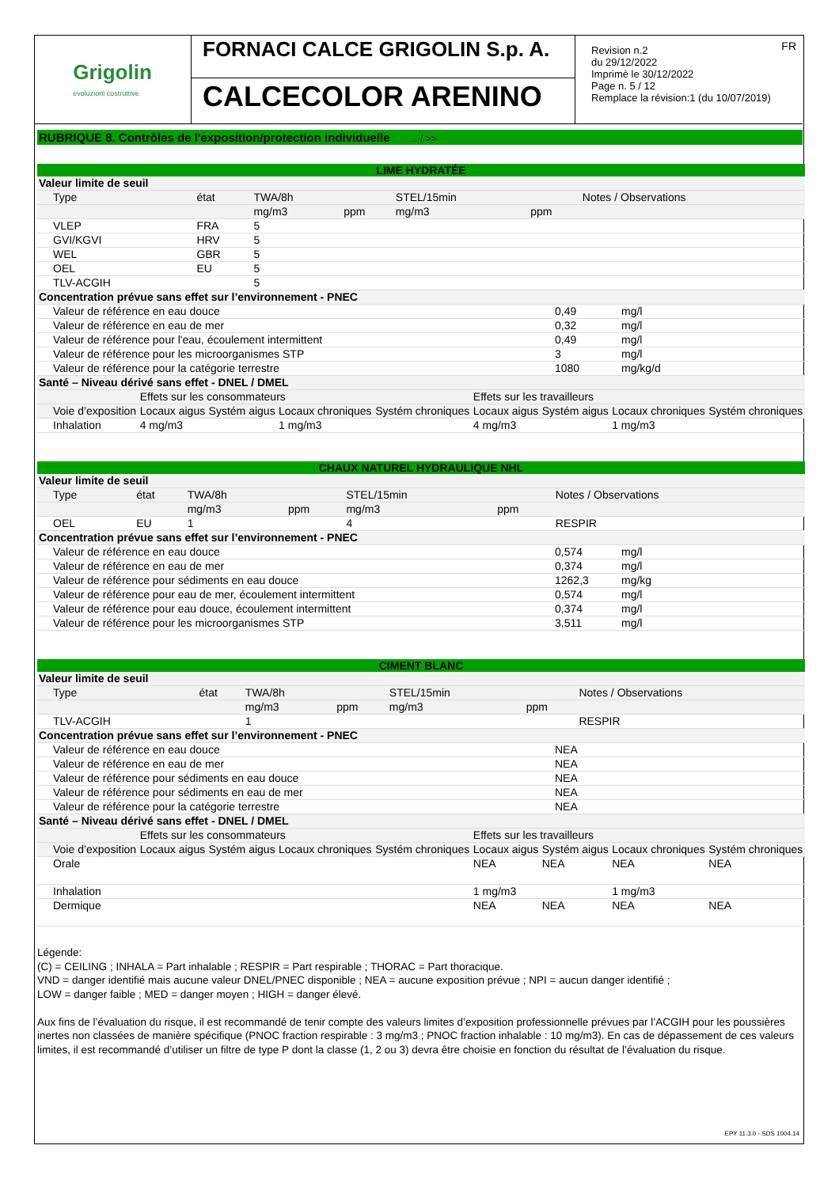Grigolin
evoluzioni costruttive
FORNACI CALCE GRIGOLIN S.p. A.
CALCECOLOR ARENINO
FR Revision n.2
du 29/12/2022
Imprimè le 30/12/2022
Page n. 5 / 12
Remplace la révision:1 (du 10/07/2019)
RUBRIQUE 8. Contrôles de l'exposition/protection individuelle ... / >>
LIME HYDRATÉE
| Valeur limite de seuil | | | | | | |
| Type | état | TWA/8h | | STEL/15min | | Notes / Observations |
| | | mg/m3 | ppm | mg/m3 | ppm | |
| VLEP | FRA | 5 | | | | |
| GVI/KGVI | HRV | 5 | | | | |
| WEL | GBR | 5 | | | | |
| OEL | EU | 5 | | | | |
| TLV-ACGIH | | 5 | | | | |
| Concentration prévue sans effet sur l’environnement - PNEC | | |
| Valeur de référence en eau douce | 0,49 | mg/l |
| Valeur de référence en eau de mer | 0,32 | mg/l |
| Valeur de référence pour l'eau, écoulement intermittent | 0,49 | mg/l |
| Valeur de référence pour les microorganismes STP | 3 | mg/l |
| Valeur de référence pour la catégorie terrestre | 1080 | mg/kg/d |
| Santé – Niveau dérivé sans effet - DNEL / DMEL | | | | | | | | |
| | Effets sur les consommateurs | | | | Effets sur les travailleurs | | | |
| Voie d’exposition | Locaux aigus | Systém aigus | Locaux chroniques | Systém chroniques | Locaux aigus | Systém aigus | Locaux chroniques | Systém chroniques |
| Inhalation | 4 mg/m3 | | 1 mg/m3 | | 4 mg/m3 | | 1 mg/m3 | |
CHAUX NATUREL HYDRAULIQUE NHL
| Valeur limite de seuil | | | | | | |
| Type | état | TWA/8h | | STEL/15min | | Notes / Observations |
| | | mg/m3 | ppm | mg/m3 | ppm | |
| OEL | EU | 1 | | 4 | | RESPIR |
| Concentration prévue sans effet sur l’environnement - PNEC | | |
| Valeur de référence en eau douce | 0,574 | mg/l |
| Valeur de référence en eau de mer | 0,374 | mg/l |
| Valeur de référence pour sédiments en eau douce | 1262,3 | mg/kg |
| Valeur de référence pour eau de mer, écoulement intermittent | 0,574 | mg/l |
| Valeur de référence pour eau douce, écoulement intermittent | 0,374 | mg/l |
| Valeur de référence pour les microorganismes STP | 3,511 | mg/l |
CIMENT BLANC
| Valeur limite de seuil | | | | | | |
| Type | état | TWA/8h | | STEL/15min | | Notes / Observations |
| | | mg/m3 | ppm | mg/m3 | ppm | |
| TLV-ACGIH | | 1 | | | | RESPIR |
| Concentration prévue sans effet sur l’environnement - PNEC | |
| Valeur de référence en eau douce | NEA |
| Valeur de référence en eau de mer | NEA |
| Valeur de référence pour sédiments en eau douce | NEA |
| Valeur de référence pour sédiments en eau de mer | NEA |
| Valeur de référence pour la catégorie terrestre | NEA |
| Santé – Niveau dérivé sans effet - DNEL / DMEL | | | | | | | | |
| | Effets sur les consommateurs | | | | Effets sur les travailleurs | | | |
| Voie d’exposition | Locaux aigus | Systém aigus | Locaux chroniques | Systém chroniques | Locaux aigus | Systém aigus | Locaux chroniques | Systém chroniques |
| Orale | | | | | NEA | NEA | NEA | NEA |
| Inhalation | | | | | 1 mg/m3 | | 1 mg/m3 | |
| Dermique | | | | | NEA | NEA | NEA | NEA |
Légende:
(C) = CEILING ; INHALA = Part inhalable ; RESPIR = Part respirable ; THORAC = Part thoracique.
VND = danger identifié mais aucune valeur DNEL/PNEC disponible ; NEA = aucune exposition prévue ; NPI = aucun danger identifié ;
LOW = danger faible ; MED = danger moyen ; HIGH = danger élevé.
Aux fins de l’évaluation du risque, il est recommandé de tenir compte des valeurs limites d’exposition professionnelle prévues par l’ACGIH pour les poussières inertes non classées de manière spécifique (PNOC fraction respirable : 3 mg/m3 ; PNOC fraction inhalable : 10 mg/m3). En cas de dépassement de ces valeurs limites, il est recommandé d’utiliser un filtre de type P dont la classe (1, 2 ou 3) devra être choisie en fonction du résultat de l’évaluation du risque.
EPY 11.3.0 - SDS 1004.14